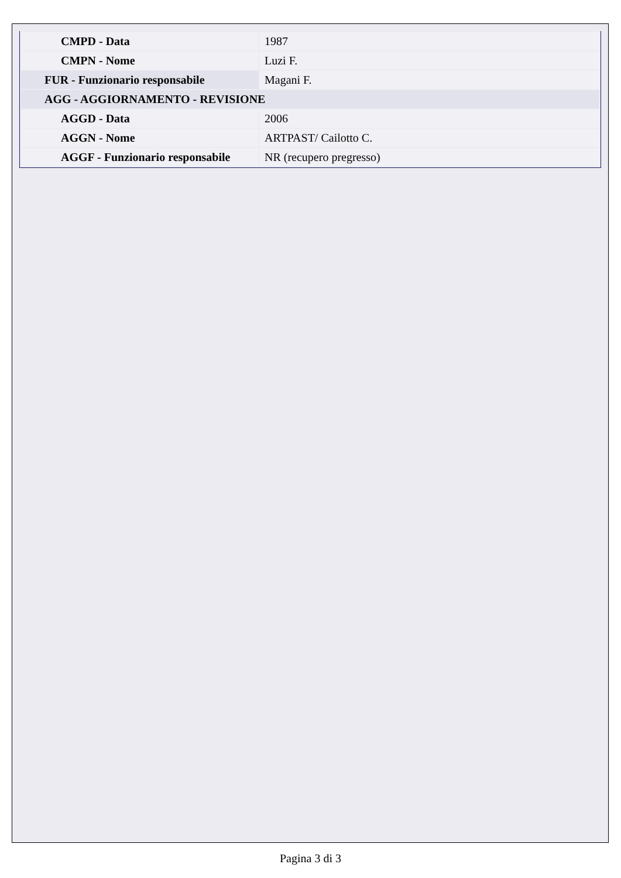| CMPD - Data | 1987 |
| CMPN - Nome | Luzi F. |
| FUR - Funzionario responsabile | Magani F. |
| AGG - AGGIORNAMENTO - REVISIONE | |
| AGGD - Data | 2006 |
| AGGN - Nome | ARTPAST/ Cailotto C. |
| AGGF - Funzionario responsabile | NR (recupero pregresso) |
Pagina 3 di 3